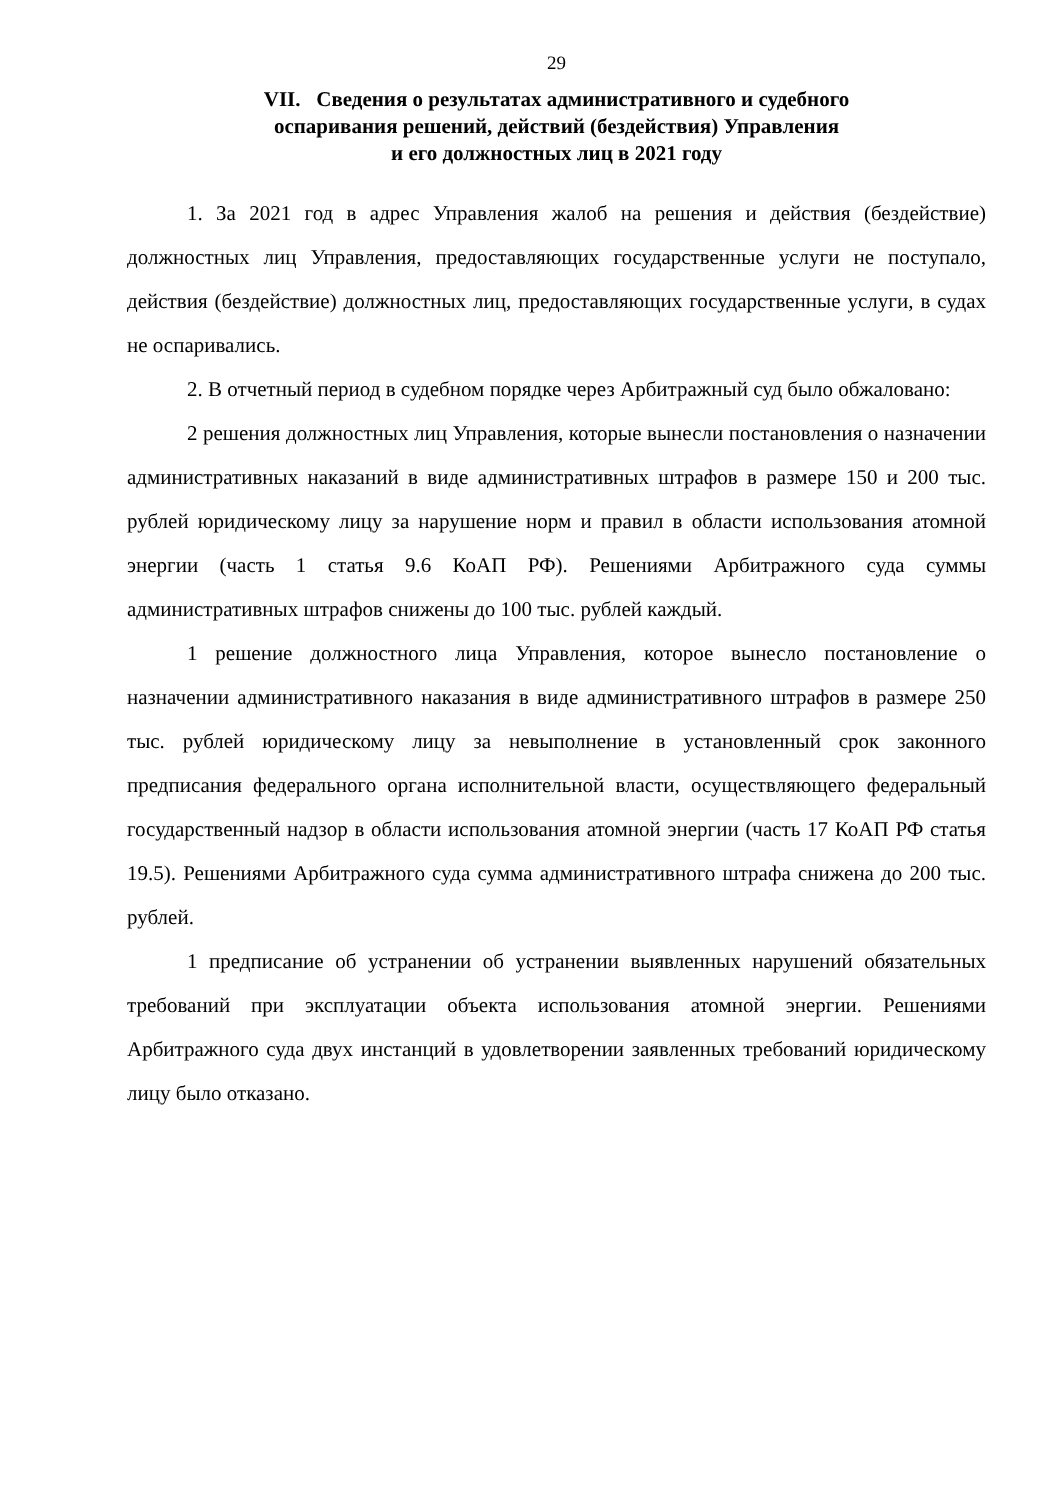29
VII. Сведения о результатах административного и судебного
оспаривания решений, действий (бездействия) Управления
и его должностных лиц в 2021 году
1. За 2021 год в адрес Управления жалоб на решения и действия (бездействие) должностных лиц Управления, предоставляющих государственные услуги не поступало, действия (бездействие) должностных лиц, предоставляющих государственные услуги, в судах не оспаривались.
2. В отчетный период в судебном порядке через Арбитражный суд было обжаловано:
2 решения должностных лиц Управления, которые вынесли постановления о назначении административных наказаний в виде административных штрафов в размере 150 и 200 тыс. рублей юридическому лицу за нарушение норм и правил в области использования атомной энергии (часть 1 статья 9.6 КоАП РФ). Решениями Арбитражного суда суммы административных штрафов снижены до 100 тыс. рублей каждый.
1 решение должностного лица Управления, которое вынесло постановление о назначении административного наказания в виде административного штрафов в размере 250 тыс. рублей юридическому лицу за невыполнение в установленный срок законного предписания федерального органа исполнительной власти, осуществляющего федеральный государственный надзор в области использования атомной энергии (часть 17 КоАП РФ статья 19.5). Решениями Арбитражного суда сумма административного штрафа снижена до 200 тыс. рублей.
1 предписание об устранении об устранении выявленных нарушений обязательных требований при эксплуатации объекта использования атомной энергии. Решениями Арбитражного суда двух инстанций в удовлетворении заявленных требований юридическому лицу было отказано.